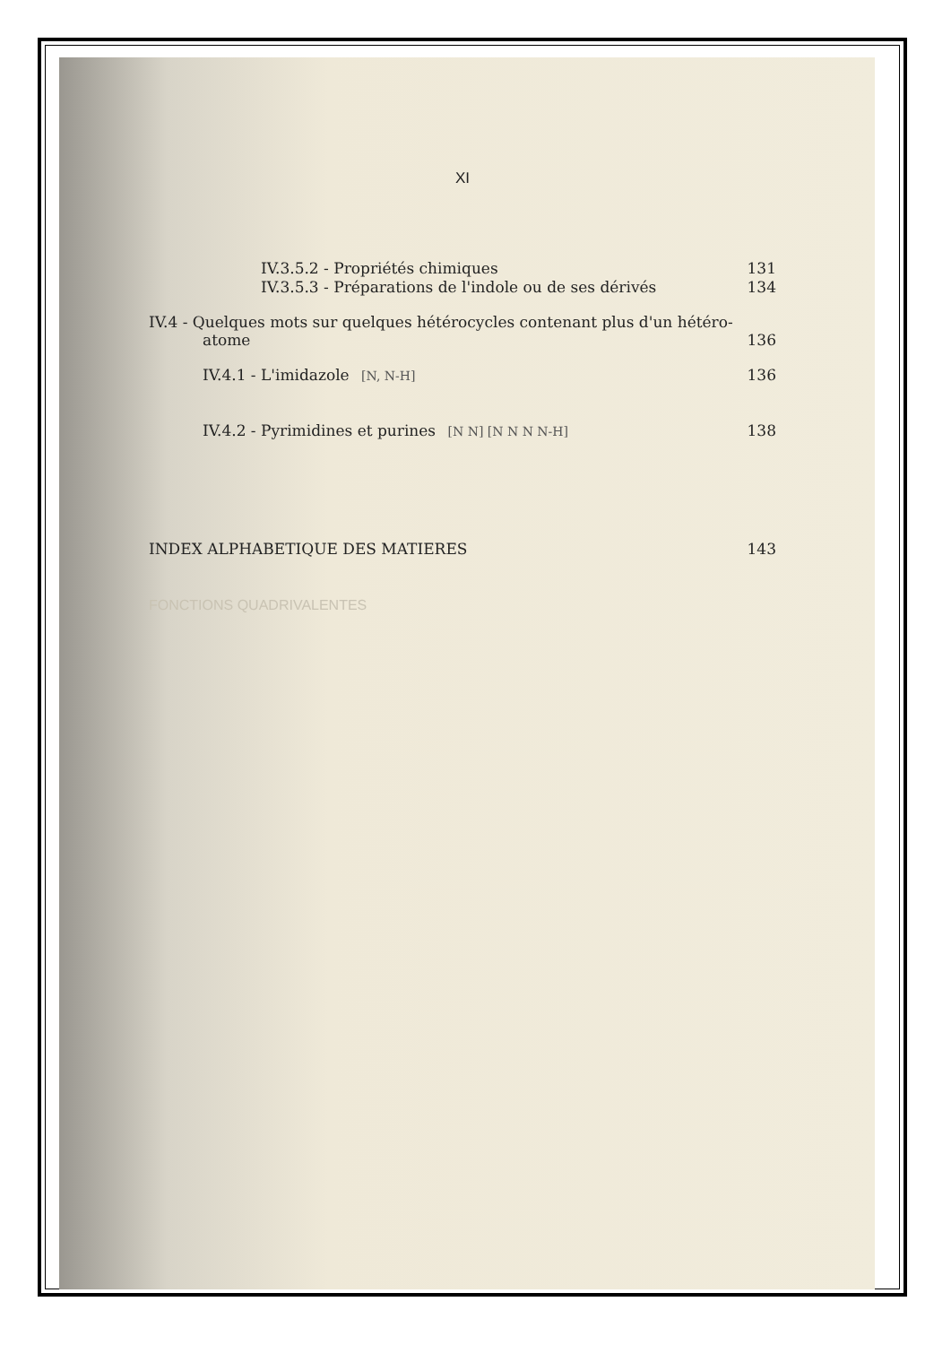XI
IV.3.5.2 - Propriétés chimiques 131
IV.3.5.3 - Préparations de l'indole ou de ses dérivés 134
IV.4 - Quelques mots sur quelques hétérocycles contenant plus d'un hétéro-
atome 136
IV.4.1 - L'imidazole [N, N-H] 136
IV.4.2 - Pyrimidines et purines [N N] [N N N N-H] 138
INDEX ALPHABETIQUE DES MATIERES 143
FONCTIONS QUADRIVALENTES